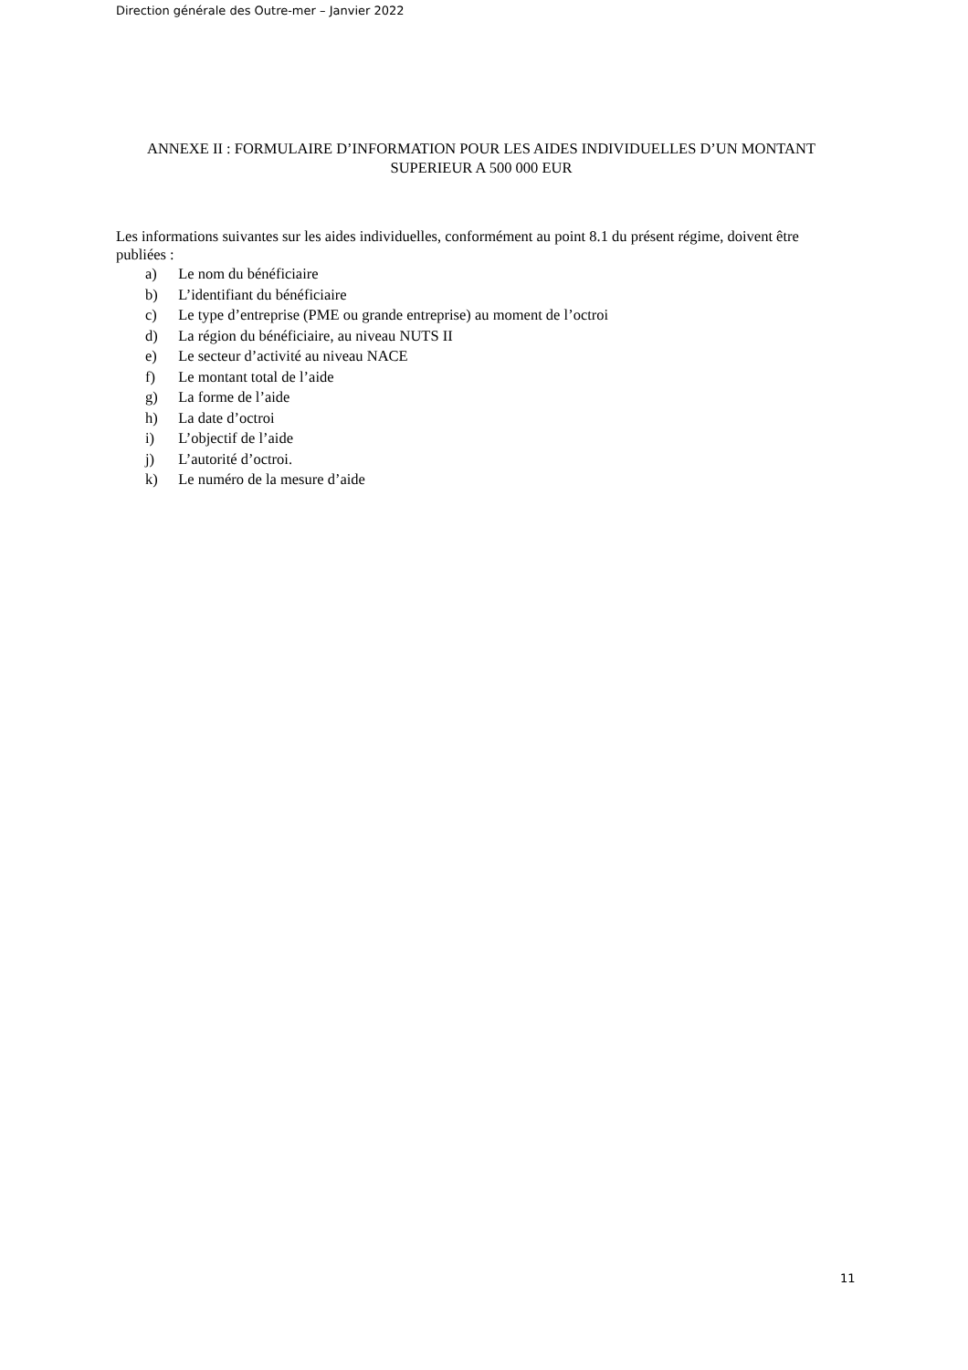Direction générale des Outre-mer – Janvier 2022
ANNEXE II : FORMULAIRE D’INFORMATION POUR LES AIDES INDIVIDUELLES D’UN MONTANT SUPERIEUR A 500 000 EUR
Les informations suivantes sur les aides individuelles, conformément au point 8.1 du présent régime, doivent être publiées :
a) Le nom du bénéficiaire
b) L’identifiant du bénéficiaire
c) Le type d’entreprise (PME ou grande entreprise) au moment de l’octroi
d) La région du bénéficiaire, au niveau NUTS II
e) Le secteur d’activité au niveau NACE
f) Le montant total de l’aide
g) La forme de l’aide
h) La date d’octroi
i) L’objectif de l’aide
j) L’autorité d’octroi.
k) Le numéro de la mesure d’aide
11